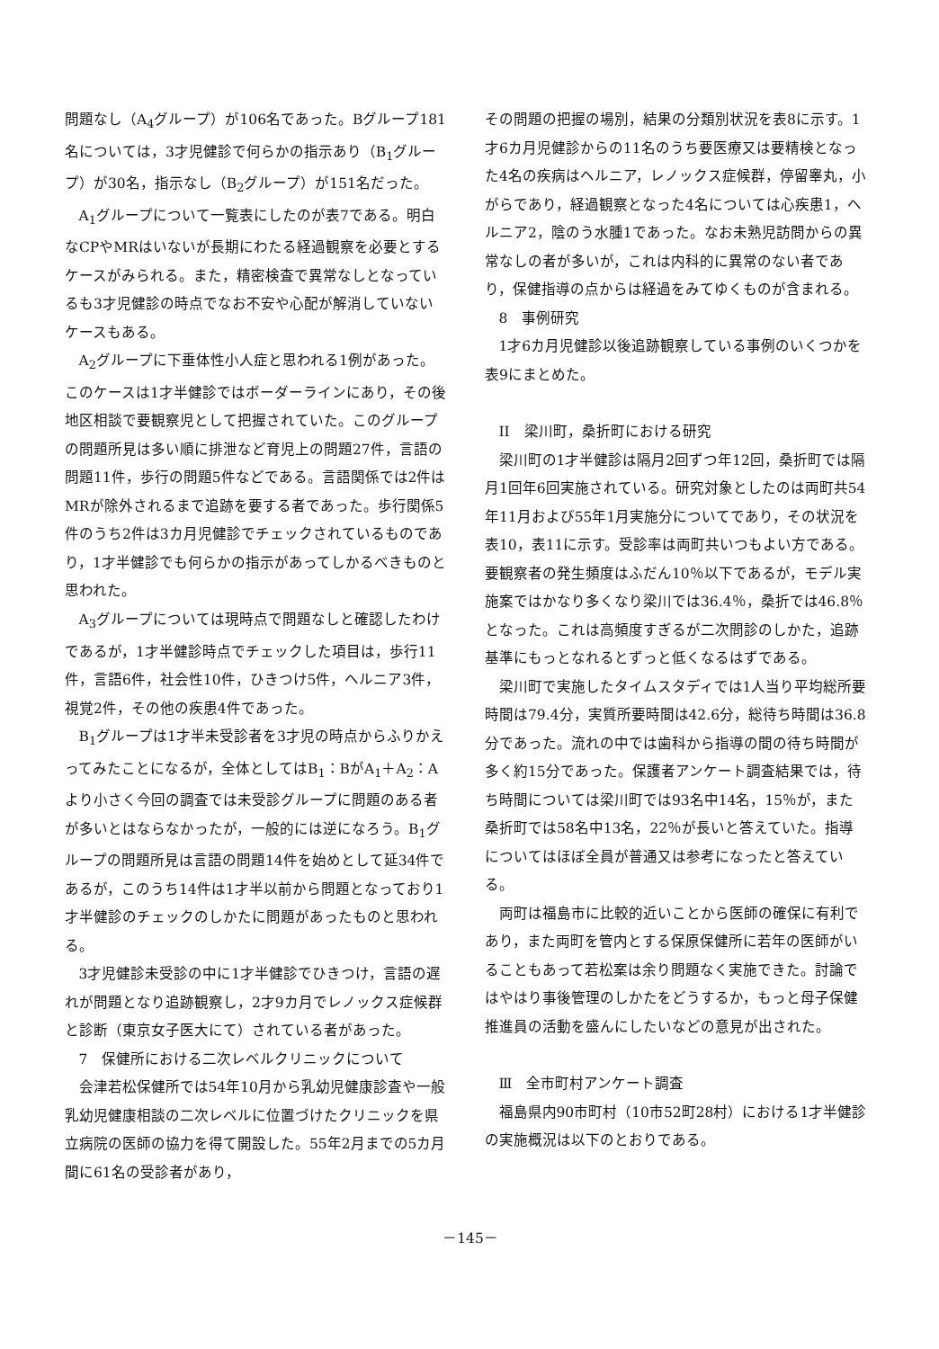問題なし（A<sub>4</sub>グループ）が106名であった。Bグループ181名については，3才児健診で何らかの指示あり（B<sub>1</sub>グループ）が30名，指示なし（B<sub>2</sub>グループ）が151名だった。
A<sub>1</sub>グループについて一覧表にしたのが表7である。明白なCPやMRはいないが長期にわたる経過観察を必要とするケースがみられる。また，精密検査で異常なしとなっているも3才児健診の時点でなお不安や心配が解消していないケースもある。
A<sub>2</sub>グループに下垂体性小人症と思われる1例があった。このケースは1才半健診ではボーダーラインにあり，その後地区相談で要観察児として把握されていた。このグループの問題所見は多い順に排泄など育児上の問題27件，言語の問題11件，歩行の問題5件などである。言語関係では2件はMRが除外されるまで追跡を要する者であった。歩行関係5件のうち2件は3カ月児健診でチェックされているものであり，1才半健診でも何らかの指示があってしかるべきものと思われた。
A<sub>3</sub>グループについては現時点で問題なしと確認したわけであるが，1才半健診時点でチェックした項目は，歩行11件，言語6件，社会性10件，ひきつけ5件，ヘルニア3件，視覚2件，その他の疾患4件であった。
B<sub>1</sub>グループは1才半未受診者を3才児の時点からふりかえってみたことになるが，全体としてはB<sub>1</sub>：BがA<sub>1</sub>＋A<sub>2</sub>：Aより小さく今回の調査では未受診グループに問題のある者が多いとはならなかったが，一般的には逆になろう。B<sub>1</sub>グループの問題所見は言語の問題14件を始めとして延34件であるが，このうち14件は1才半以前から問題となっており1才半健診のチェックのしかたに問題があったものと思われる。
3才児健診未受診の中に1才半健診でひきつけ，言語の遅れが問題となり追跡観察し，2才9カ月でレノックス症候群と診断（東京女子医大にて）されている者があった。
7　保健所における二次レベルクリニックについて
会津若松保健所では54年10月から乳幼児健康診査や一般乳幼児健康相談の二次レベルに位置づけたクリニックを県立病院の医師の協力を得て開設した。55年2月までの5カ月間に61名の受診者があり，
その問題の把握の場別，結果の分類別状況を表8に示す。1才6カ月児健診からの11名のうち要医療又は要精検となった4名の疾病はヘルニア，レノックス症候群，停留睾丸，小がらであり，経過観察となった4名については心疾患1，ヘルニア2，陰のう水腫1であった。なお未熟児訪問からの異常なしの者が多いが，これは内科的に異常のない者であり，保健指導の点からは経過をみてゆくものが含まれる。
8　事例研究
1才6カ月児健診以後追跡観察している事例のいくつかを表9にまとめた。
II　梁川町，桑折町における研究
梁川町の1才半健診は隔月2回ずつ年12回，桑折町では隔月1回年6回実施されている。研究対象としたのは両町共54年11月および55年1月実施分についてであり，その状況を表10，表11に示す。受診率は両町共いつもよい方である。要観察者の発生頻度はふだん10％以下であるが，モデル実施案ではかなり多くなり梁川では36.4％，桑折では46.8％となった。これは高頻度すぎるが二次問診のしかた，追跡基準にもっとなれるとずっと低くなるはずである。
梁川町で実施したタイムスタディでは1人当り平均総所要時間は79.4分，実質所要時間は42.6分，総待ち時間は36.8分であった。流れの中では歯科から指導の間の待ち時間が多く約15分であった。保護者アンケート調査結果では，待ち時間については梁川町では93名中14名，15％が，また桑折町では58名中13名，22％が長いと答えていた。指導についてはほぼ全員が普通又は参考になったと答えている。
両町は福島市に比較的近いことから医師の確保に有利であり，また両町を管内とする保原保健所に若年の医師がいることもあって若松案は余り問題なく実施できた。討論ではやはり事後管理のしかたをどうするか，もっと母子保健推進員の活動を盛んにしたいなどの意見が出された。
Ⅲ　全市町村アンケート調査
福島県内90市町村（10市52町28村）における1才半健診の実施概況は以下のとおりである。
－145－